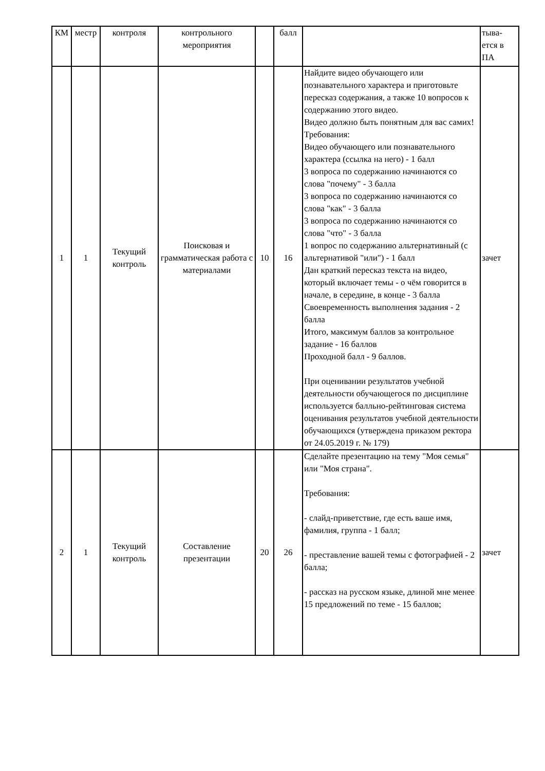| КМ | местр | контроля | контрольного мероприятия | | балл | | тыва-ется в ПА |
| 1 | 1 | Текущий контроль | Поисковая и грамматическая работа с материалами | 10 | 16 | Найдите видео обучающего или познавательного характера и приготовьте пересказ содержания, а также 10 вопросов к содержанию этого видео. Видео должно быть понятным для вас самих! Требования: Видео обучающего или познавательного характера (ссылка на него) - 1 балл 3 вопроса по содержанию начинаются со слова "почему" - 3 балла 3 вопроса по содержанию начинаются со слова "как" - 3 балла 3 вопроса по содержанию начинаются со слова "что" - 3 балла 1 вопрос по содержанию альтернативный (с альтернативой "или") - 1 балл Дан краткий пересказ текста на видео, который включает темы - о чём говорится в начале, в середине, в конце - 3 балла Своевременность выполнения задания - 2 балла Итого, максимум баллов за контрольное задание - 16 баллов Проходной балл - 9 баллов. При оценивании результатов учебной деятельности обучающегося по дисциплине используется балльно-рейтинговая система оценивания результатов учебной деятельности обучающихся (утверждена приказом ректора от 24.05.2019 г. № 179) | зачет |
| 2 | 1 | Текущий контроль | Составление презентации | 20 | 26 | Сделайте презентацию на тему "Моя семья" или "Моя страна". Требования: - слайд-приветствие, где есть ваше имя, фамилия, группа - 1 балл; - преставление вашей темы с фотографией - 2 балла; - рассказ на русском языке, длиной мне менее 15 предложений по теме - 15 баллов; | зачет |